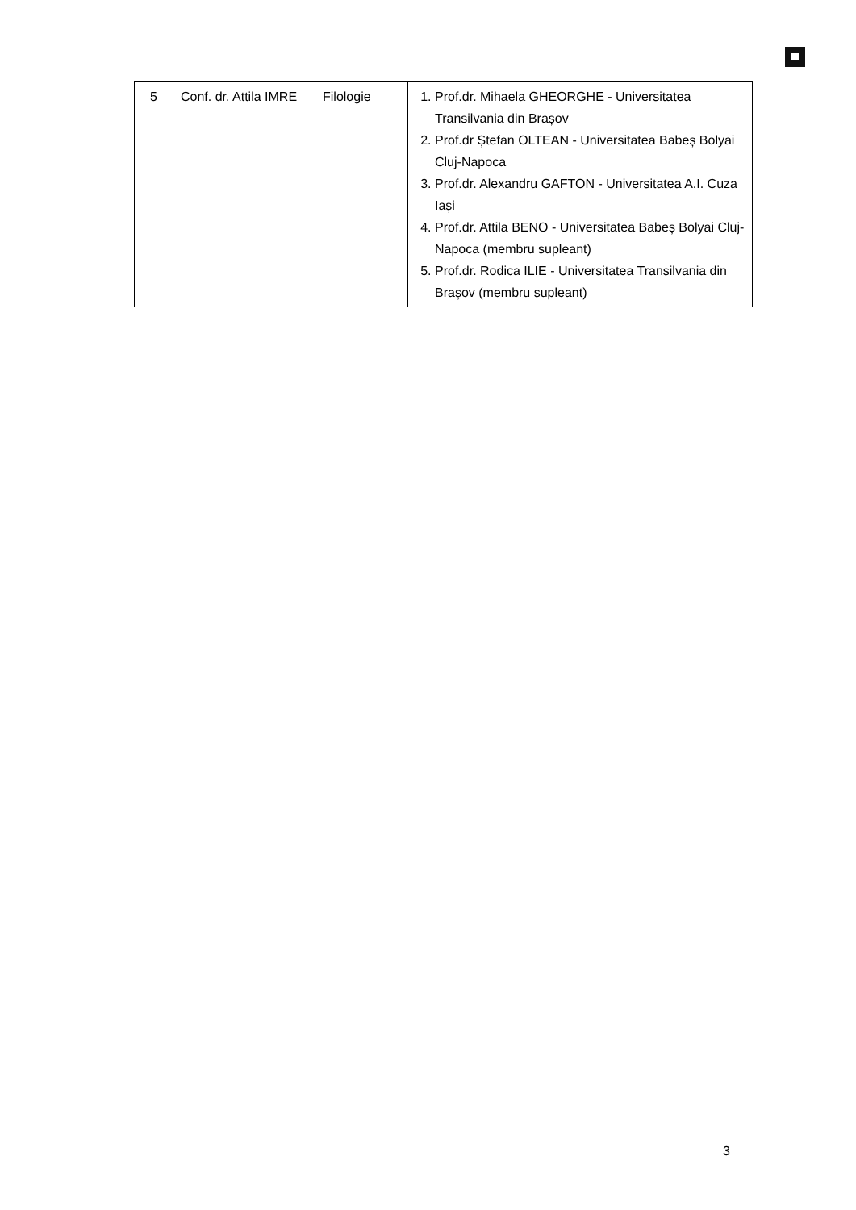| 5 | Conf. dr. Attila IMRE | Filologie | 1. Prof.dr. Mihaela GHEORGHE - Universitatea Transilvania din Brașov 2. Prof.dr Ștefan OLTEAN - Universitatea Babeș Bolyai Cluj-Napoca 3. Prof.dr. Alexandru GAFTON - Universitatea A.I. Cuza Iași 4. Prof.dr. Attila BENO - Universitatea Babeș Bolyai Cluj-Napoca (membru supleant) 5. Prof.dr. Rodica ILIE - Universitatea Transilvania din Brașov (membru supleant) |
3